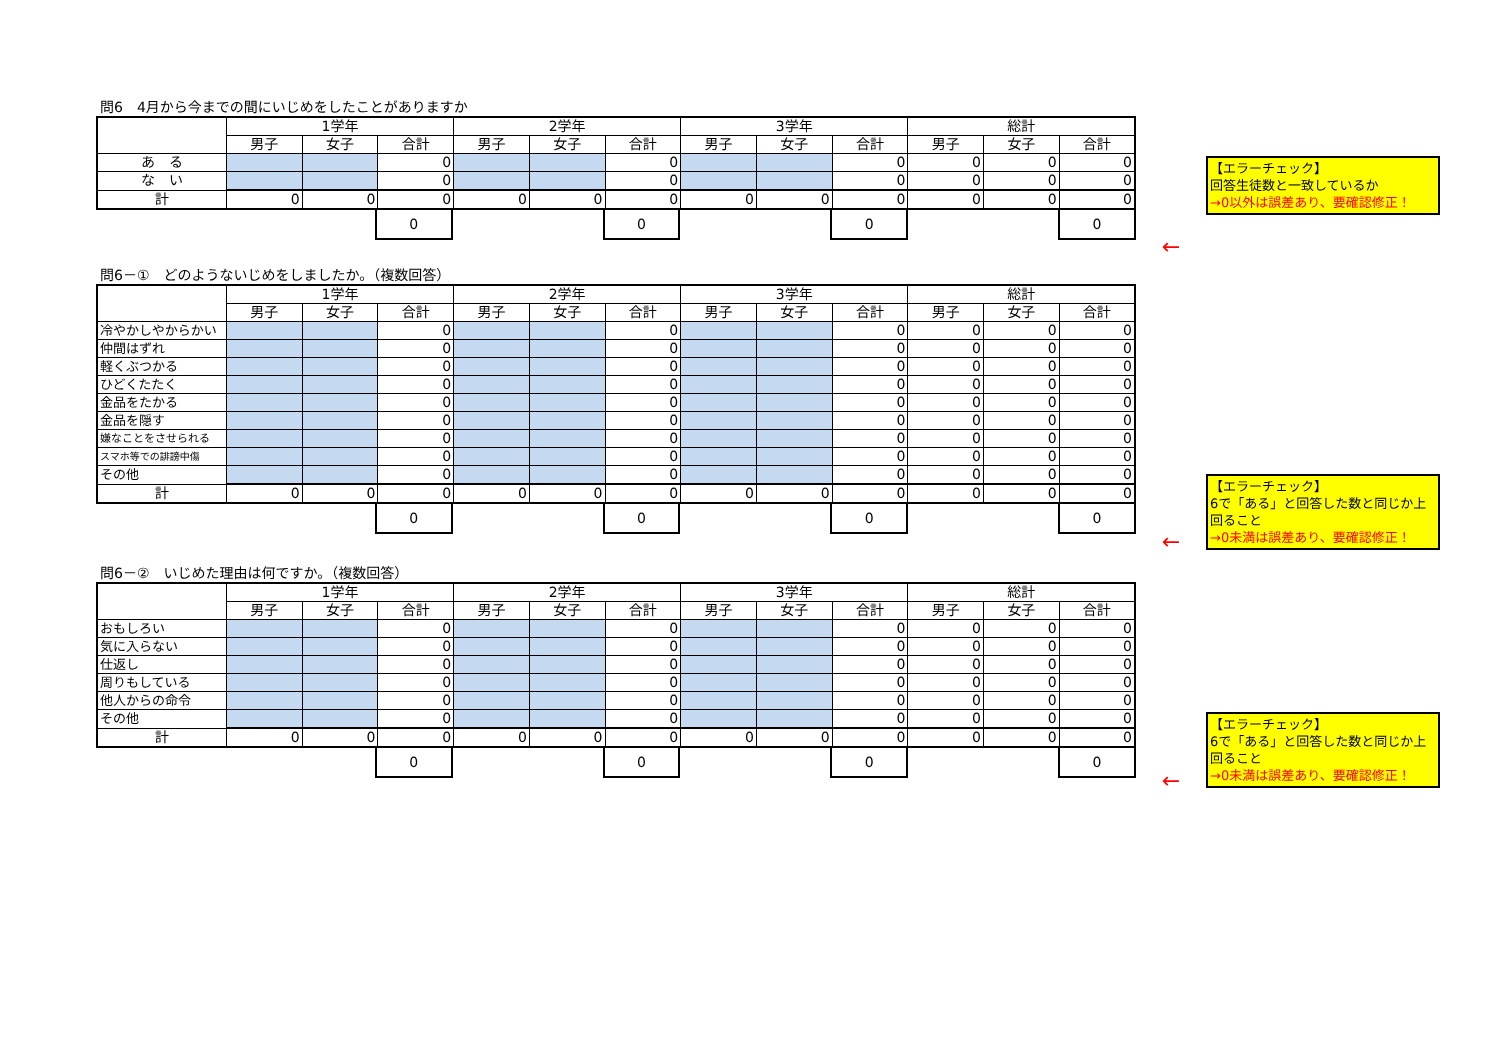問6　4月から今までの間にいじめをしたことがありますか
| | 1学年 | | | 2学年 | | | 3学年 | | | 総計 | | |
| --- | --- | --- | --- | --- | --- | --- | --- | --- | --- | --- | --- | --- |
| | 男子 | 女子 | 合計 | 男子 | 女子 | 合計 | 男子 | 女子 | 合計 | 男子 | 女子 | 合計 |
| あ る | | | 0 | | | 0 | | | 0 | 0 | 0 | 0 |
| な い | | | 0 | | | 0 | | | 0 | 0 | 0 | 0 |
| 計 | 0 | 0 | 0 | 0 | 0 | 0 | 0 | 0 | 0 | 0 | 0 | 0 |
| | | | 0 | | | 0 | | | 0 | | | 0 |
←
【エラーチェック】
回答生徒数と一致しているか
→0以外は誤差あり、要確認修正！
問6－①　どのようないじめをしましたか。（複数回答）
| | 1学年 | | | 2学年 | | | 3学年 | | | 総計 | | |
| --- | --- | --- | --- | --- | --- | --- | --- | --- | --- | --- | --- | --- |
| | 男子 | 女子 | 合計 | 男子 | 女子 | 合計 | 男子 | 女子 | 合計 | 男子 | 女子 | 合計 |
| 冷やかしやからかい | | | 0 | | | 0 | | | 0 | 0 | 0 | 0 |
| 仲間はずれ | | | 0 | | | 0 | | | 0 | 0 | 0 | 0 |
| 軽くぶつかる | | | 0 | | | 0 | | | 0 | 0 | 0 | 0 |
| ひどくたたく | | | 0 | | | 0 | | | 0 | 0 | 0 | 0 |
| 金品をたかる | | | 0 | | | 0 | | | 0 | 0 | 0 | 0 |
| 金品を隠す | | | 0 | | | 0 | | | 0 | 0 | 0 | 0 |
| 嫌なことをさせられる | | | 0 | | | 0 | | | 0 | 0 | 0 | 0 |
| スマホ等での誹謗中傷 | | | 0 | | | 0 | | | 0 | 0 | 0 | 0 |
| その他 | | | 0 | | | 0 | | | 0 | 0 | 0 | 0 |
| 計 | 0 | 0 | 0 | 0 | 0 | 0 | 0 | 0 | 0 | 0 | 0 | 0 |
| | | | 0 | | | 0 | | | 0 | | | 0 |
←
【エラーチェック】
6で「ある」と回答した数と同じか上回ること
→0未満は誤差あり、要確認修正！
問6－②　いじめた理由は何ですか。（複数回答）
| | 1学年 | | | 2学年 | | | 3学年 | | | 総計 | | |
| --- | --- | --- | --- | --- | --- | --- | --- | --- | --- | --- | --- | --- |
| | 男子 | 女子 | 合計 | 男子 | 女子 | 合計 | 男子 | 女子 | 合計 | 男子 | 女子 | 合計 |
| おもしろい | | | 0 | | | 0 | | | 0 | 0 | 0 | 0 |
| 気に入らない | | | 0 | | | 0 | | | 0 | 0 | 0 | 0 |
| 仕返し | | | 0 | | | 0 | | | 0 | 0 | 0 | 0 |
| 周りもしている | | | 0 | | | 0 | | | 0 | 0 | 0 | 0 |
| 他人からの命令 | | | 0 | | | 0 | | | 0 | 0 | 0 | 0 |
| その他 | | | 0 | | | 0 | | | 0 | 0 | 0 | 0 |
| 計 | 0 | 0 | 0 | 0 | 0 | 0 | 0 | 0 | 0 | 0 | 0 | 0 |
| | | | 0 | | | 0 | | | 0 | | | 0 |
←
【エラーチェック】
6で「ある」と回答した数と同じか上回ること
→0未満は誤差あり、要確認修正！